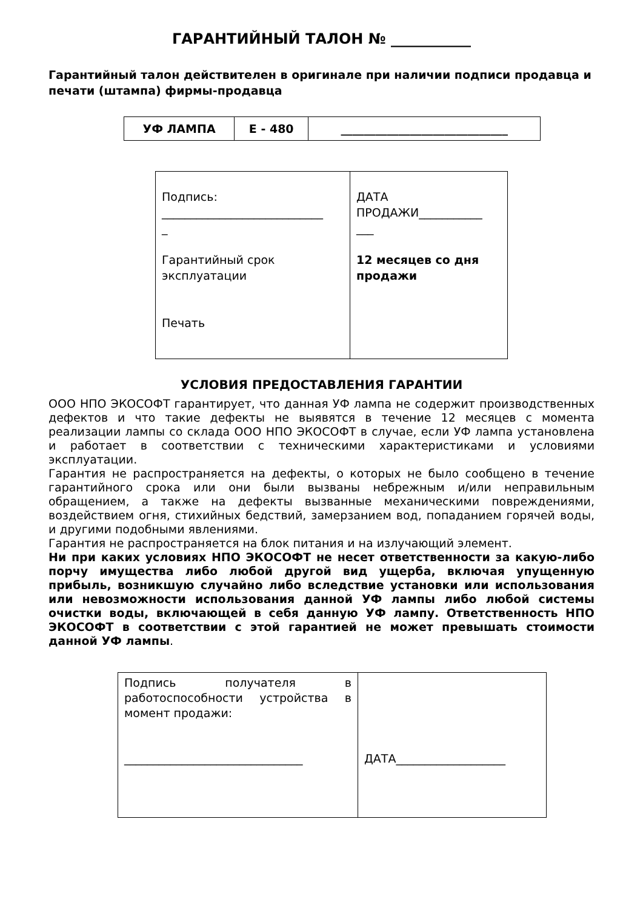ГАРАНТИЙНЫЙ ТАЛОН № ___________
Гарантийный талон действителен в оригинале при наличии подписи продавца и печати (штампа) фирмы-продавца
| УФ ЛАМПА | E - 480 | _____________________________ |
| Подпись: ____________________________ _ Гарантийный срок эксплуатации Печать | ДАТА ПРОДАЖИ___________ ___ 12 месяцев со дня продажи |
УСЛОВИЯ ПРЕДОСТАВЛЕНИЯ ГАРАНТИИ
ООО НПО ЭКОСОФТ гарантирует, что данная УФ лампа не содержит производственных дефектов и что такие дефекты не выявятся в течение 12 месяцев с момента реализации лампы со склада ООО НПО ЭКОСОФТ в случае, если УФ лампа установлена и работает в соответствии с техническими характеристиками и условиями эксплуатации.
Гарантия не распространяется на дефекты, о которых не было сообщено в течение гарантийного срока или они были вызваны небрежным и/или неправильным обращением, а также на дефекты вызванные механическими повреждениями, воздействием огня, стихийных бедствий, замерзанием вод, попаданием горячей воды, и другими подобными явлениями.
Гарантия не распространяется на блок питания и на излучающий элемент.
Ни при каких условиях НПО ЭКОСОФТ не несет ответственности за какую-либо порчу имущества либо любой другой вид ущерба, включая упущенную прибыль, возникшую случайно либо вследствие установки или использования или невозможности использования данной УФ лампы либо любой системы очистки воды, включающей в себя данную УФ лампу. Ответственность НПО ЭКОСОФТ в соответствии с этой гарантией не может превышать стоимости данной УФ лампы.
| Подпись получателя в работоспособности устройства в момент продажи: _______________________________ | ДАТА___________________ |